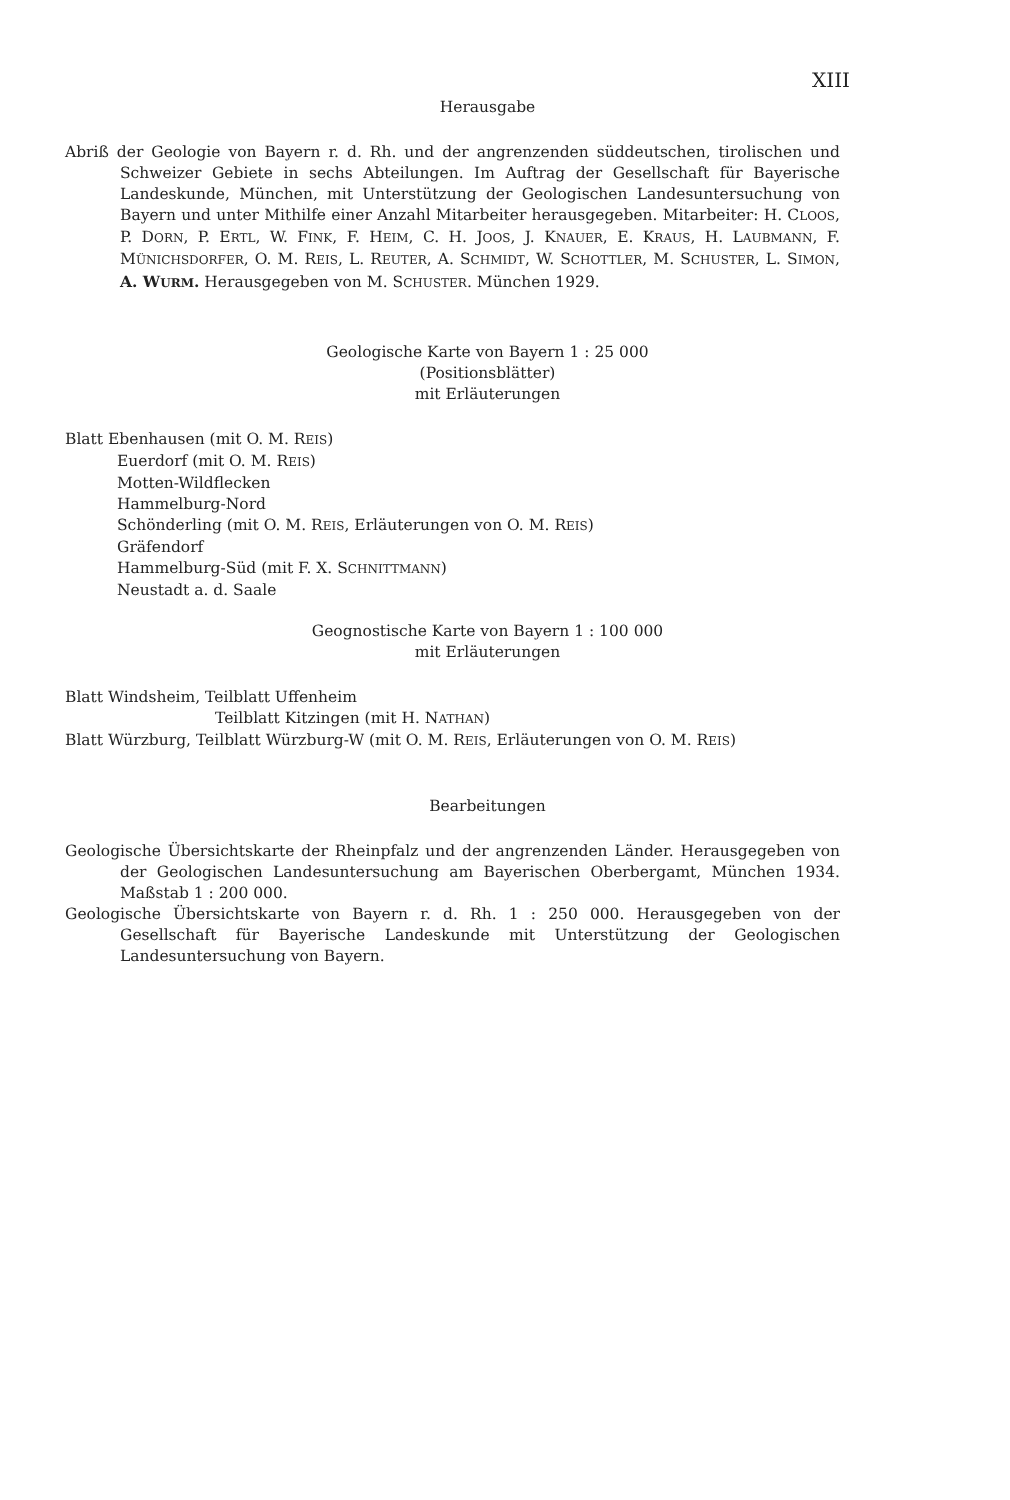XIII
Herausgabe
Abriß der Geologie von Bayern r. d. Rh. und der angrenzenden süddeutschen, tirolischen und Schweizer Gebiete in sechs Abteilungen. Im Auftrag der Gesellschaft für Bayerische Landeskunde, München, mit Unterstützung der Geologischen Landesuntersuchung von Bayern und unter Mithilfe einer Anzahl Mitarbeiter herausgegeben. Mitarbeiter: H. CLOOS, P. DORN, P. ERTL, W. FINK, F. HEIM, C. H. JOOS, J. KNAUER, E. KRAUS, H. LAUBMANN, F. MÜNICHSDORFER, O. M. REIS, L. REUTER, A. SCHMIDT, W. SCHOTTLER, M. SCHUSTER, L. SIMON, A. WURM. Herausgegeben von M. SCHUSTER. München 1929.
Geologische Karte von Bayern 1 : 25 000
(Positionsblätter)
mit Erläuterungen
Blatt Ebenhausen (mit O. M. REIS)
Euerdorf (mit O. M. REIS)
Motten-Wildflecken
Hammelburg-Nord
Schönderling (mit O. M. REIS, Erläuterungen von O. M. REIS)
Gräfendorf
Hammelburg-Süd (mit F. X. SCHNITTMANN)
Neustadt a. d. Saale
Geognostische Karte von Bayern 1 : 100 000
mit Erläuterungen
Blatt Windsheim, Teilblatt Uffenheim
Teilblatt Kitzingen (mit H. NATHAN)
Blatt Würzburg, Teilblatt Würzburg-W (mit O. M. REIS, Erläuterungen von O. M. REIS)
Bearbeitungen
Geologische Übersichtskarte der Rheinpfalz und der angrenzenden Länder. Herausgegeben von der Geologischen Landesuntersuchung am Bayerischen Oberbergamt, München 1934. Maßstab 1 : 200 000.
Geologische Übersichtskarte von Bayern r. d. Rh. 1 : 250 000. Herausgegeben von der Gesellschaft für Bayerische Landeskunde mit Unterstützung der Geologischen Landesuntersuchung von Bayern.